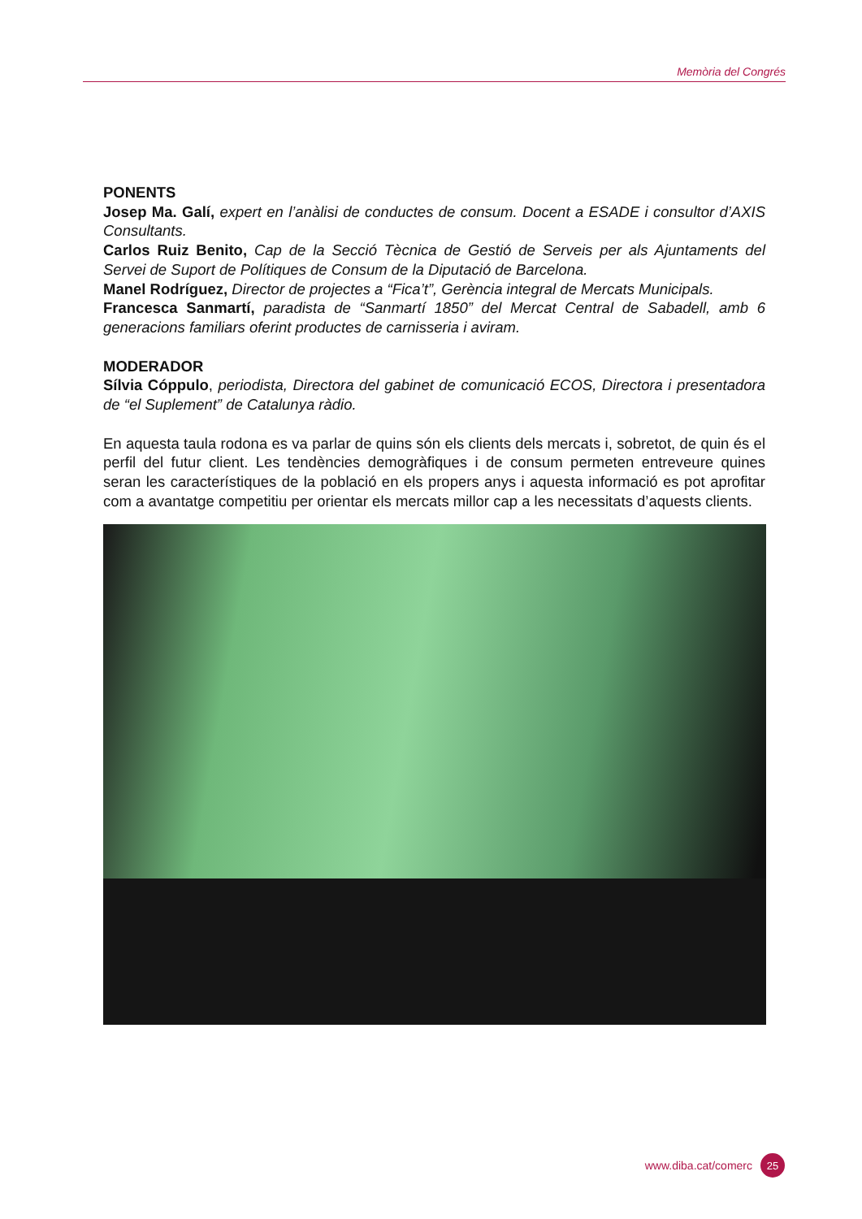Memòria del Congrés
PONENTS
Josep Ma. Galí, expert en l’anàlisi de conductes de consum. Docent a ESADE i consultor d’AXIS Consultants.
Carlos Ruiz Benito, Cap de la Secció Tècnica de Gestió de Serveis per als Ajuntaments del Servei de Suport de Polítiques de Consum de la Diputació de Barcelona.
Manel Rodríguez, Director de projectes a “Fica’t”, Gerència integral de Mercats Municipals.
Francesca Sanmartí, paradista de “Sanmartí 1850” del Mercat Central de Sabadell, amb 6 generacions familiars oferint productes de carnisseria i aviram.
MODERADOR
Sílvia Cóppulo, periodista, Directora del gabinet de comunicació ECOS, Directora i presentadora de “el Suplement” de Catalunya ràdio.
En aquesta taula rodona es va parlar de quins són els clients dels mercats i, sobretot, de quin és el perfil del futur client. Les tendències demogràfiques i de consum permeten entreveure quines seran les característiques de la població en els propers anys i aquesta informació es pot aprofitar com a avantatge competitiu per orientar els mercats millor cap a les necessitats d’aquests clients.
www.diba.cat/comerc 25